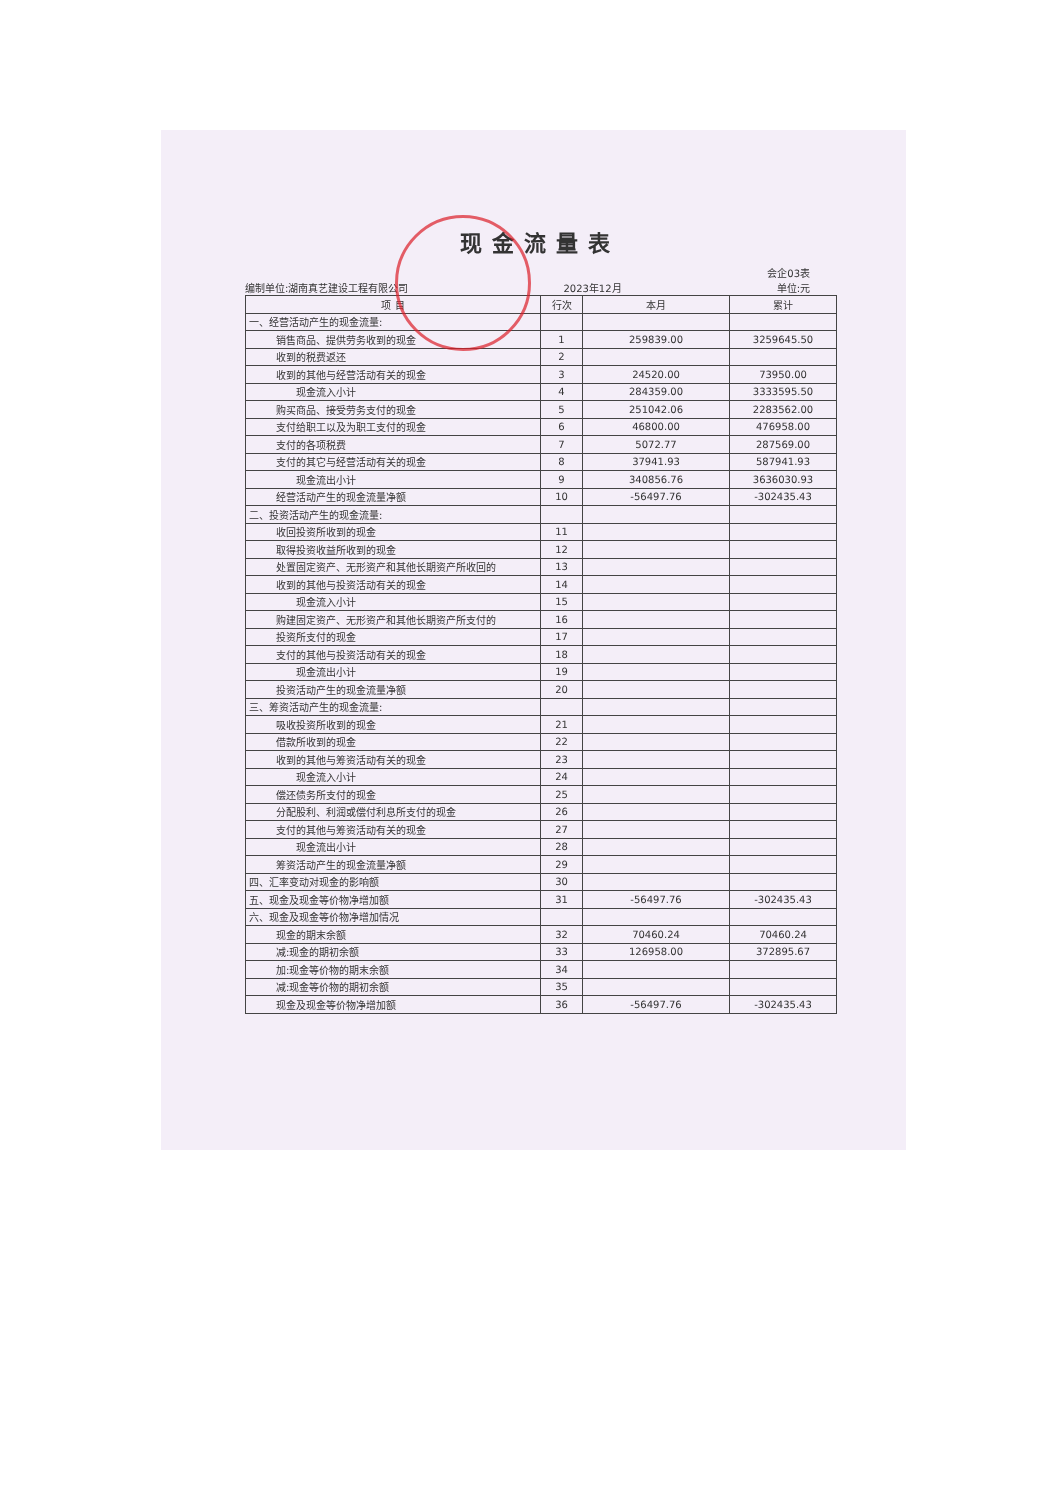现金流量表
会企03表
编制单位:湖南真艺建设工程有限公司 2023年12月 单位:元
| 项 目 | 行次 | 本月 | 累计 |
| --- | --- | --- | --- |
| 一、经营活动产生的现金流量: | | | |
| 销售商品、提供劳务收到的现金 | 1 | 259839.00 | 3259645.50 |
| 收到的税费返还 | 2 | | |
| 收到的其他与经营活动有关的现金 | 3 | 24520.00 | 73950.00 |
| 现金流入小计 | 4 | 284359.00 | 3333595.50 |
| 购买商品、接受劳务支付的现金 | 5 | 251042.06 | 2283562.00 |
| 支付给职工以及为职工支付的现金 | 6 | 46800.00 | 476958.00 |
| 支付的各项税费 | 7 | 5072.77 | 287569.00 |
| 支付的其它与经营活动有关的现金 | 8 | 37941.93 | 587941.93 |
| 现金流出小计 | 9 | 340856.76 | 3636030.93 |
| 经营活动产生的现金流量净额 | 10 | -56497.76 | -302435.43 |
| 二、投资活动产生的现金流量: | | | |
| 收回投资所收到的现金 | 11 | | |
| 取得投资收益所收到的现金 | 12 | | |
| 处置固定资产、无形资产和其他长期资产所收回的 | 13 | | |
| 收到的其他与投资活动有关的现金 | 14 | | |
| 现金流入小计 | 15 | | |
| 购建固定资产、无形资产和其他长期资产所支付的 | 16 | | |
| 投资所支付的现金 | 17 | | |
| 支付的其他与投资活动有关的现金 | 18 | | |
| 现金流出小计 | 19 | | |
| 投资活动产生的现金流量净额 | 20 | | |
| 三、筹资活动产生的现金流量: | | | |
| 吸收投资所收到的现金 | 21 | | |
| 借款所收到的现金 | 22 | | |
| 收到的其他与筹资活动有关的现金 | 23 | | |
| 现金流入小计 | 24 | | |
| 偿还债务所支付的现金 | 25 | | |
| 分配股利、利润或偿付利息所支付的现金 | 26 | | |
| 支付的其他与筹资活动有关的现金 | 27 | | |
| 现金流出小计 | 28 | | |
| 筹资活动产生的现金流量净额 | 29 | | |
| 四、汇率变动对现金的影响额 | 30 | | |
| 五、现金及现金等价物净增加额 | 31 | -56497.76 | -302435.43 |
| 六、现金及现金等价物净增加情况 | | | |
| 现金的期末余额 | 32 | 70460.24 | 70460.24 |
| 减:现金的期初余额 | 33 | 126958.00 | 372895.67 |
| 加:现金等价物的期末余额 | 34 | | |
| 减:现金等价物的期初余额 | 35 | | |
| 现金及现金等价物净增加额 | 36 | -56497.76 | -302435.43 |